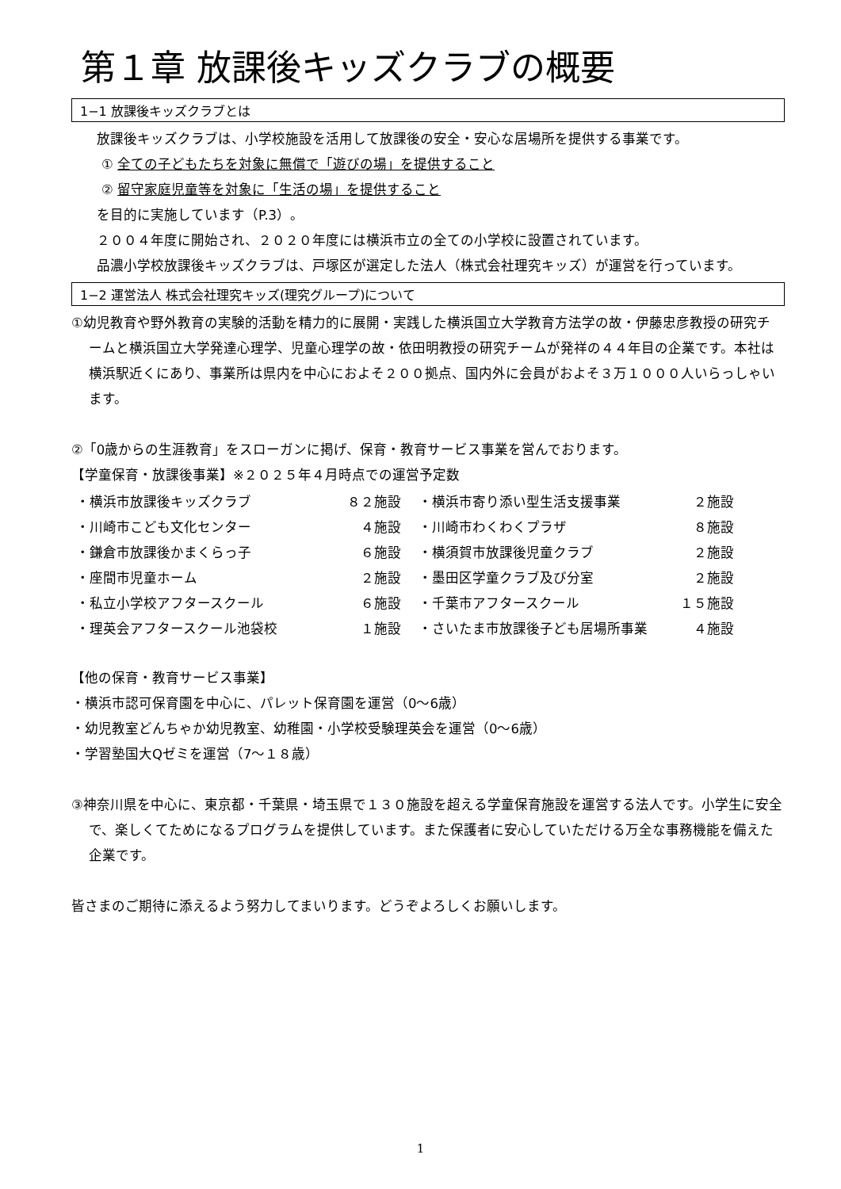第１章 放課後キッズクラブの概要
1−1 放課後キッズクラブとは
放課後キッズクラブは、小学校施設を活用して放課後の安全・安心な居場所を提供する事業です。
① 全ての子どもたちを対象に無償で「遊びの場」を提供すること
② 留守家庭児童等を対象に「生活の場」を提供すること
を目的に実施しています（P.3）。
２００４年度に開始され、２０２０年度には横浜市立の全ての小学校に設置されています。
品濃小学校放課後キッズクラブは、戸塚区が選定した法人（株式会社理究キッズ）が運営を行っています。
1−2 運営法人 株式会社理究キッズ(理究グループ)について
①幼児教育や野外教育の実験的活動を精力的に展開・実践した横浜国立大学教育方法学の故・伊藤忠彦教授の研究チームと横浜国立大学発達心理学、児童心理学の故・依田明教授の研究チームが発祥の４４年目の企業です。本社は横浜駅近くにあり、事業所は県内を中心におよそ２００拠点、国内外に会員がおよそ３万１０００人いらっしゃいます。
②「0歳からの生涯教育」をスローガンに掲げ、保育・教育サービス事業を営んでおります。
【学童保育・放課後事業】※２０２５年４月時点での運営予定数
| ・横浜市放課後キッズクラブ | ８２施設 | ・横浜市寄り添い型生活支援事業 | ２施設 |
| ・川崎市こども文化センター | ４施設 | ・川崎市わくわくプラザ | ８施設 |
| ・鎌倉市放課後かまくらっ子 | ６施設 | ・横須賀市放課後児童クラブ | ２施設 |
| ・座間市児童ホーム | ２施設 | ・墨田区学童クラブ及び分室 | ２施設 |
| ・私立小学校アフタースクール | ６施設 | ・千葉市アフタースクール | １５施設 |
| ・理英会アフタースクール池袋校 | １施設 | ・さいたま市放課後子ども居場所事業 | ４施設 |
【他の保育・教育サービス事業】
・横浜市認可保育園を中心に、パレット保育園を運営（0～6歳）
・幼児教室どんちゃか幼児教室、幼稚園・小学校受験理英会を運営（0～6歳）
・学習塾国大Qゼミを運営（7～１８歳）
③神奈川県を中心に、東京都・千葉県・埼玉県で１３０施設を超える学童保育施設を運営する法人です。小学生に安全で、楽しくてためになるプログラムを提供しています。また保護者に安心していただける万全な事務機能を備えた企業です。
皆さまのご期待に添えるよう努力してまいります。どうぞよろしくお願いします。
1